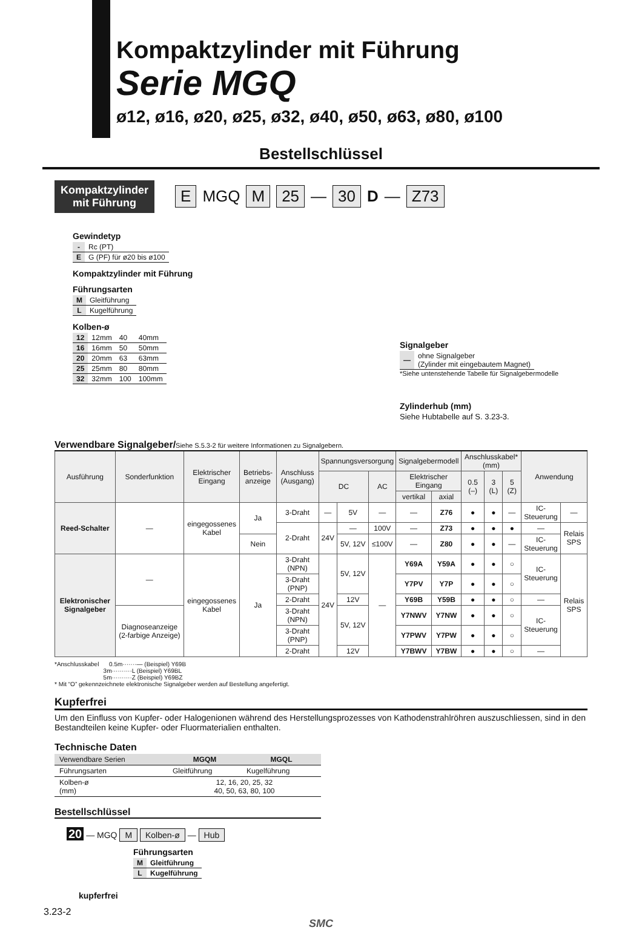Kompaktzylinder mit Führung
Serie MGQ
ø12, ø16, ø20, ø25, ø32, ø40, ø50, ø63, ø80, ø100
Bestellschlüssel
Kompaktzylinder
mit Führung
E MGQ M 25 — 30 D — Z73
Gewindetyp
| - | Rc (PT) |
| E | G (PF) für ø20 bis ø100 |
Kompaktzylinder mit Führung
Führungsarten
| M | Gleitführung |
| L | Kugelführung |
Kolben-ø
| 12 | 12mm | 40 | 40mm |
| 16 | 16mm | 50 | 50mm |
| 20 | 20mm | 63 | 63mm |
| 25 | 25mm | 80 | 80mm |
| 32 | 32mm | 100 | 100mm |
Signalgeber
| — | ohne Signalgeber (Zylinder mit eingebautem Magnet) |
*Siehe untenstehende Tabelle für Signalgebermodelle
Zylinderhub (mm)
Siehe Hubtabelle auf S. 3.23-3.
Verwendbare Signalgeber/Siehe S.5.3-2 für weitere Informationen zu Signalgebern.
| Ausführung | Sonderfunktion | Elektrischer Eingang | Betriebs-anzeige | Anschluss (Ausgang) | Spannungsversorgung | | | Signalgebermodell | | Anschlusskabel* (mm) | | | Anwendung | |
| --- | --- | --- | --- | --- | --- | --- | --- | --- | --- | --- | --- | --- | --- | --- |
| | | | | | DC | | AC | Elektrischer Eingang | | 0.5 (–) | 3 (L) | 5 (Z) | | |
| | | | | | | | | vertikal | axial | | | | | |
| Reed-Schalter | — | eingegossenes Kabel | Ja | 3-Draht | — | 5V | — | — | Z76 | ● | ● | — | IC-Steuerung | — |
| | | | | 2-Draht | 24V | — | 100V | — | Z73 | ● | ● | ● | — | Relais SPS |
| | | | Nein | | | 5V, 12V | ≤100V | — | Z80 | ● | ● | — | IC-Steuerung | |
| Elektronischer Signalgeber | — | eingegossenes Kabel | Ja | 3-Draht (NPN) | 24V | 5V, 12V | — | Y69A | Y59A | ● | ● | ○ | IC- Steuerung | Relais SPS |
| | | | | 3-Draht (PNP) | | | | Y7PV | Y7P | ● | ● | ○ | | |
| | | | | 2-Draht | | 12V | | Y69B | Y59B | ● | ● | ○ | — | |
| | Diagnoseanzeige (2-farbige Anzeige) | | | 3-Draht (NPN) | | 5V, 12V | | Y7NWV | Y7NW | ● | ● | ○ | IC- Steuerung | |
| | | | | 3-Draht (PNP) | | | | Y7PWV | Y7PW | ● | ● | ○ | | |
| | | | | 2-Draht | | 12V | | Y7BWV | Y7BW | ● | ● | ○ | — | |
*Anschlusskabel 0.5m·······— (Beispiel) Y69B
3m··········L (Beispiel) Y69BL
5m··········Z (Beispiel) Y69BZ
* Mit “O” gekennzeichnete elektronische Signalgeber werden auf Bestellung angefertigt.
Kupferfrei
Um den Einfluss von Kupfer- oder Halogenionen während des Herstellungsprozesses von Kathodenstrahlröhren auszuschliessen, sind in den Bestandteilen keine Kupfer- oder Fluormaterialien enthalten.
Technische Daten
| Verwendbare Serien | MGQM | MGQL |
| --- | --- | --- |
| Führungsarten | Gleitführung | Kugelführung |
| Kolben-ø (mm) | 12, 16, 20, 25, 32 40, 50, 63, 80, 100 | |
Bestellschlüssel
20 — MGQ M Kolben-ø — Hub
Führungsarten
| M | Gleitführung |
| L | Kugelführung |
kupferfrei
3.23-2
SMC